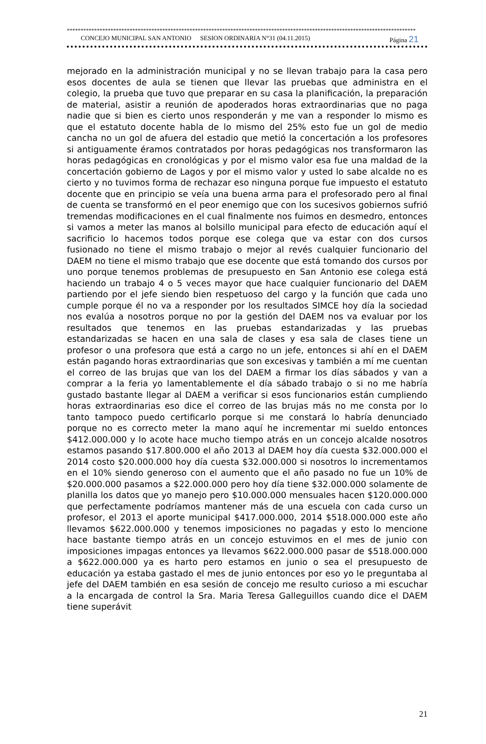********************************************************************************************************************************
CONCEJO MUNICIPAL SAN ANTONIO SESION ORDINARIA N°31 (04.11.2015) Página 21
mejorado en la administración municipal y no se llevan trabajo para la casa pero esos docentes de aula se tienen que llevar las pruebas que administra en el colegio, la prueba que tuvo que preparar en su casa la planificación, la preparación de material, asistir a reunión de apoderados horas extraordinarias que no paga nadie que si bien es cierto unos responderán y me van a responder lo mismo es que el estatuto docente habla de lo mismo del 25% esto fue un gol de medio cancha no un gol de afuera del estadio que metió la concertación a los profesores si antiguamente éramos contratados por horas pedagógicas nos transformaron las horas pedagógicas en cronológicas y por el mismo valor esa fue una maldad de la concertación gobierno de Lagos y por el mismo valor y usted lo sabe alcalde no es cierto y no tuvimos forma de rechazar eso ninguna porque fue impuesto el estatuto docente que en principio se veía una buena arma para el profesorado pero al final de cuenta se transformó en el peor enemigo que con los sucesivos gobiernos sufrió tremendas modificaciones en el cual finalmente nos fuimos en desmedro, entonces si vamos a meter las manos al bolsillo municipal para efecto de educación aquí el sacrificio lo hacemos todos porque ese colega que va estar con dos cursos fusionado no tiene el mismo trabajo o mejor al revés cualquier funcionario del DAEM no tiene el mismo trabajo que ese docente que está tomando dos cursos por uno porque tenemos problemas de presupuesto en San Antonio ese colega está haciendo un trabajo 4 o 5 veces mayor que hace cualquier funcionario del DAEM partiendo por el jefe siendo bien respetuoso del cargo y la función que cada uno cumple porque él no va a responder por los resultados SIMCE hoy día la sociedad nos evalúa a nosotros porque no por la gestión del DAEM nos va evaluar por los resultados que tenemos en las pruebas estandarizadas y las pruebas estandarizadas se hacen en una sala de clases y esa sala de clases tiene un profesor o una profesora que está a cargo no un jefe, entonces si ahí en el DAEM están pagando horas extraordinarias que son excesivas y también a mí me cuentan el correo de las brujas que van los del DAEM a firmar los días sábados y van a comprar a la feria yo lamentablemente el día sábado trabajo o si no me habría gustado bastante llegar al DAEM a verificar si esos funcionarios están cumpliendo horas extraordinarias eso dice el correo de las brujas más no me consta por lo tanto tampoco puedo certificarlo porque si me constará lo habría denunciado porque no es correcto meter la mano aquí he incrementar mi sueldo entonces $412.000.000 y lo acote hace mucho tiempo atrás en un concejo alcalde nosotros estamos pasando $17.800.000 el año 2013 al DAEM hoy día cuesta $32.000.000 el 2014 costo $20.000.000 hoy día cuesta $32.000.000 si nosotros lo incrementamos en el 10% siendo generoso con el aumento que el año pasado no fue un 10% de $20.000.000 pasamos a $22.000.000 pero hoy día tiene $32.000.000 solamente de planilla los datos que yo manejo pero $10.000.000 mensuales hacen $120.000.000 que perfectamente podríamos mantener más de una escuela con cada curso un profesor, el 2013 el aporte municipal $417.000.000, 2014 $518.000.000 este año llevamos $622.000.000 y tenemos imposiciones no pagadas y esto lo mencione hace bastante tiempo atrás en un concejo estuvimos en el mes de junio con imposiciones impagas entonces ya llevamos $622.000.000 pasar de $518.000.000 a $622.000.000 ya es harto pero estamos en junio o sea el presupuesto de educación ya estaba gastado el mes de junio entonces por eso yo le preguntaba al jefe del DAEM también en esa sesión de concejo me resulto curioso a mi escuchar a la encargada de control la Sra. Maria Teresa Galleguillos cuando dice el DAEM tiene superávit
21